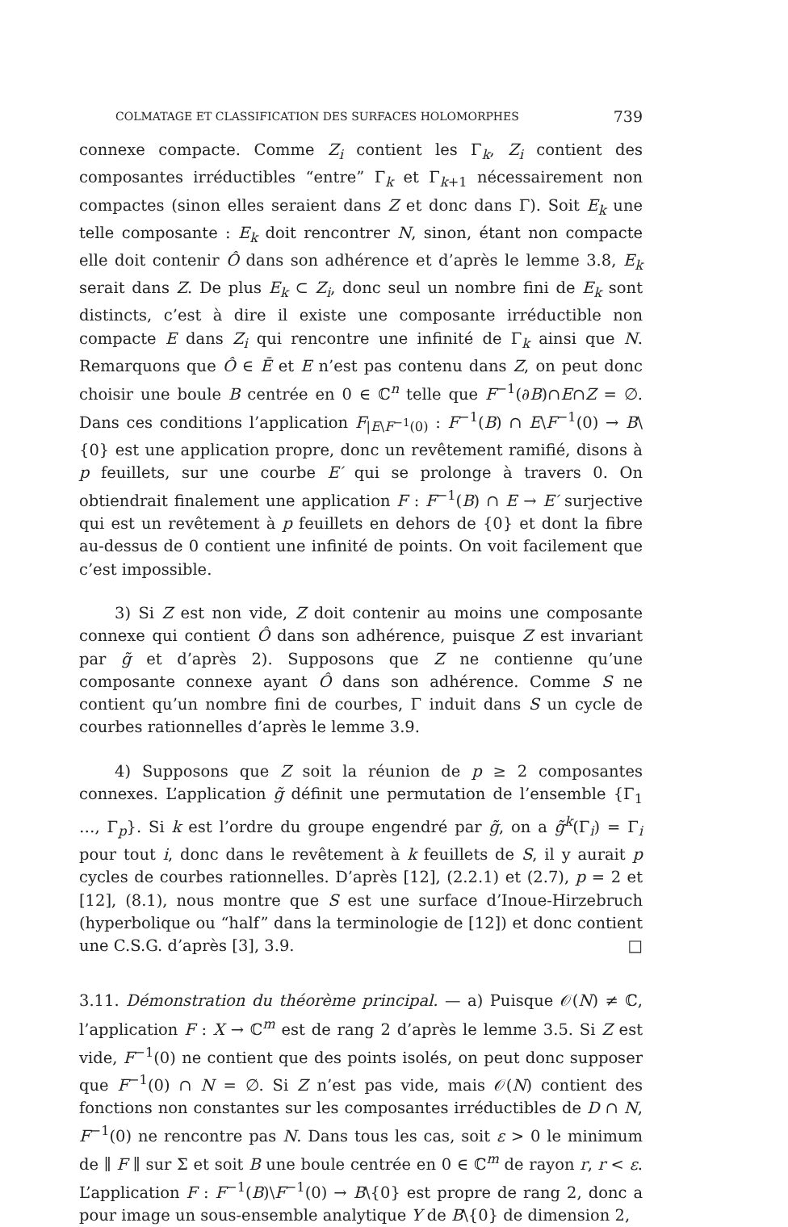COLMATAGE ET CLASSIFICATION DES SURFACES HOLOMORPHES 739
connexe compacte. Comme Z<sub>i</sub> contient les Γ<sub>k</sub>, Z<sub>i</sub> contient des composantes irréductibles “entre” Γ<sub>k</sub> et Γ<sub>k+1</sub> nécessairement non compactes (sinon elles seraient dans Z et donc dans Γ). Soit E<sub>k</sub> une telle composante : E<sub>k</sub> doit rencontrer N, sinon, étant non compacte elle doit contenir Ô dans son adhérence et d’après le lemme 3.8, E<sub>k</sub> serait dans Z. De plus E<sub>k</sub> ⊂ Z<sub>i</sub>, donc seul un nombre fini de E<sub>k</sub> sont distincts, c’est à dire il existe une composante irréductible non compacte E dans Z<sub>i</sub> qui rencontre une infinité de Γ<sub>k</sub> ainsi que N. Remarquons que Ô ∈ Ē et E n’est pas contenu dans Z, on peut donc choisir une boule B centrée en 0 ∈ ℂ<sup>n</sup> telle que F<sup>−1</sup>(∂B)∩E∩Z = ∅. Dans ces conditions l’application F<sub>|E\F<sup>−1</sup>(0)</sub> : F<sup>−1</sup>(B) ∩ E\F<sup>−1</sup>(0) → B\{0} est une application propre, donc un revêtement ramifié, disons à p feuillets, sur une courbe E′ qui se prolonge à travers 0. On obtiendrait finalement une application F : F<sup>−1</sup>(B) ∩ E → E′ surjective qui est un revêtement à p feuillets en dehors de {0} et dont la fibre au-dessus de 0 contient une infinité de points. On voit facilement que c’est impossible.
3) Si Z est non vide, Z doit contenir au moins une composante connexe qui contient Ô dans son adhérence, puisque Z est invariant par g̃ et d’après 2). Supposons que Z ne contienne qu’une composante connexe ayant Ô dans son adhérence. Comme S ne contient qu’un nombre fini de courbes, Γ induit dans S un cycle de courbes rationnelles d’après le lemme 3.9.
4) Supposons que Z soit la réunion de p ≥ 2 composantes connexes. L’application g̃ définit une permutation de l’ensemble {Γ<sub>1</sub> …, Γ<sub>p</sub>}. Si k est l’ordre du groupe engendré par g̃, on a g̃<sup>k</sup>(Γ<sub>i</sub>) = Γ<sub>i</sub> pour tout i, donc dans le revêtement à k feuillets de S, il y aurait p cycles de courbes rationnelles. D’après [12], (2.2.1) et (2.7), p = 2 et [12], (8.1), nous montre que S est une surface d’Inoue-Hirzebruch (hyperbolique ou “half” dans la terminologie de [12]) et donc contient une C.S.G. d’après [3], 3.9. □
3.11. Démonstration du théorème principal. — a) Puisque 𝒪(N) ≠ ℂ, l’application F : X → ℂ<sup>m</sup> est de rang 2 d’après le lemme 3.5. Si Z est vide, F<sup>−1</sup>(0) ne contient que des points isolés, on peut donc supposer que F<sup>−1</sup>(0) ∩ N = ∅. Si Z n’est pas vide, mais 𝒪(N) contient des fonctions non constantes sur les composantes irréductibles de D ∩ N, F<sup>−1</sup>(0) ne rencontre pas N. Dans tous les cas, soit ε > 0 le minimum de ∥ F ∥ sur Σ et soit B une boule centrée en 0 ∈ ℂ<sup>m</sup> de rayon r, r < ε. L’application F : F<sup>−1</sup>(B)\F<sup>−1</sup>(0) → B\{0} est propre de rang 2, donc a pour image un sous-ensemble analytique Y de B\{0} de dimension 2,